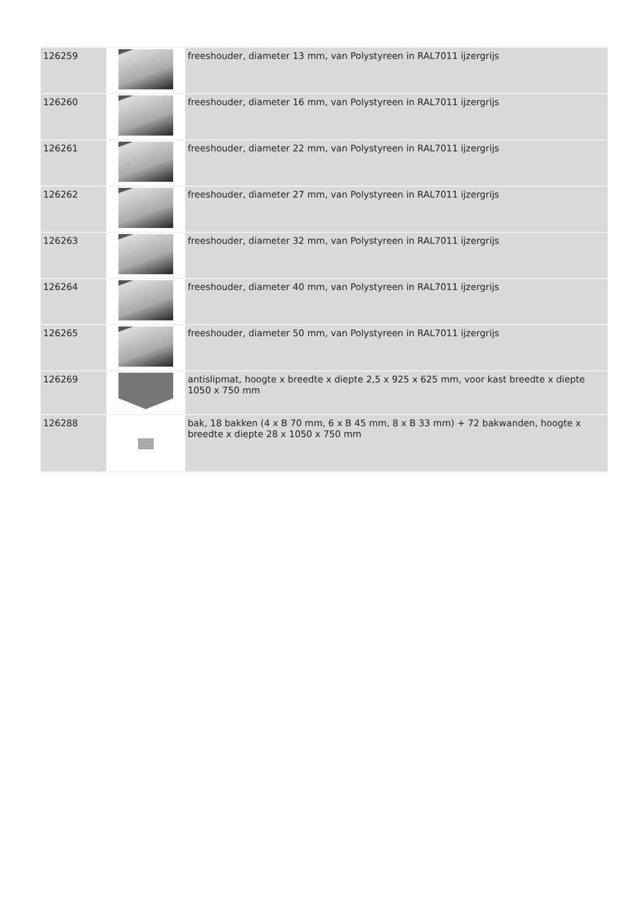| 126259 | | freeshouder, diameter 13 mm, van Polystyreen in RAL7011 ijzergrijs |
| 126260 | | freeshouder, diameter 16 mm, van Polystyreen in RAL7011 ijzergrijs |
| 126261 | | freeshouder, diameter 22 mm, van Polystyreen in RAL7011 ijzergrijs |
| 126262 | | freeshouder, diameter 27 mm, van Polystyreen in RAL7011 ijzergrijs |
| 126263 | | freeshouder, diameter 32 mm, van Polystyreen in RAL7011 ijzergrijs |
| 126264 | | freeshouder, diameter 40 mm, van Polystyreen in RAL7011 ijzergrijs |
| 126265 | | freeshouder, diameter 50 mm, van Polystyreen in RAL7011 ijzergrijs |
| 126269 | | antislipmat, hoogte x breedte x diepte 2,5 x 925 x 625 mm, voor kast breedte x diepte 1050 x 750 mm |
| 126288 | | bak, 18 bakken (4 x B 70 mm, 6 x B 45 mm, 8 x B 33 mm) + 72 bakwanden, hoogte x breedte x diepte 28 x 1050 x 750 mm |